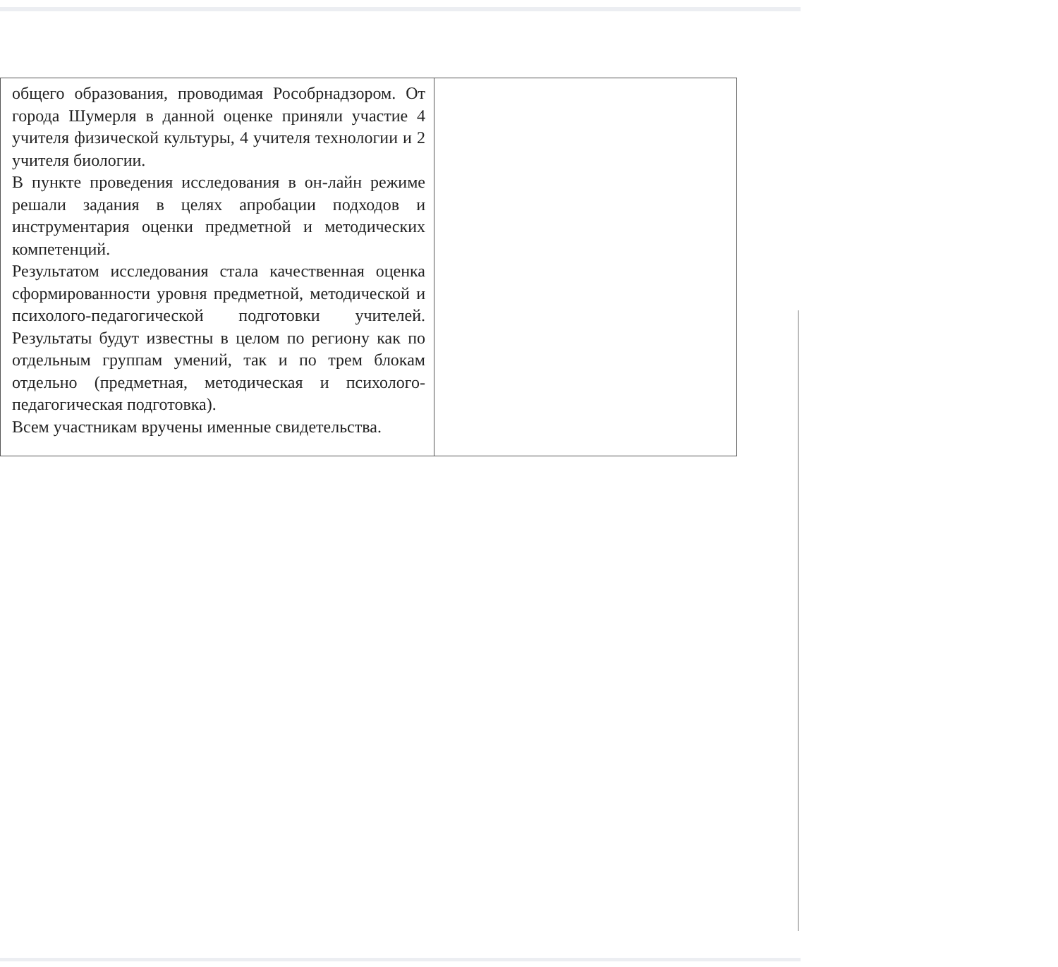| общего образования, проводимая Рособрнадзором. От города Шумерля в данной оценке приняли участие 4 учителя физической культуры, 4 учителя технологии и 2 учителя биологии. В пункте проведения исследования в он-лайн режиме решали задания в целях апробации подходов и инструментария оценки предметной и методических компетенций. Результатом исследования стала качественная оценка сформированности уровня предметной, методической и психолого-педагогической подготовки учителей. Результаты будут известны в целом по региону как по отдельным группам умений, так и по трем блокам отдельно (предметная, методическая и психолого-педагогическая подготовка). Всем участникам вручены именные свидетельства. | |